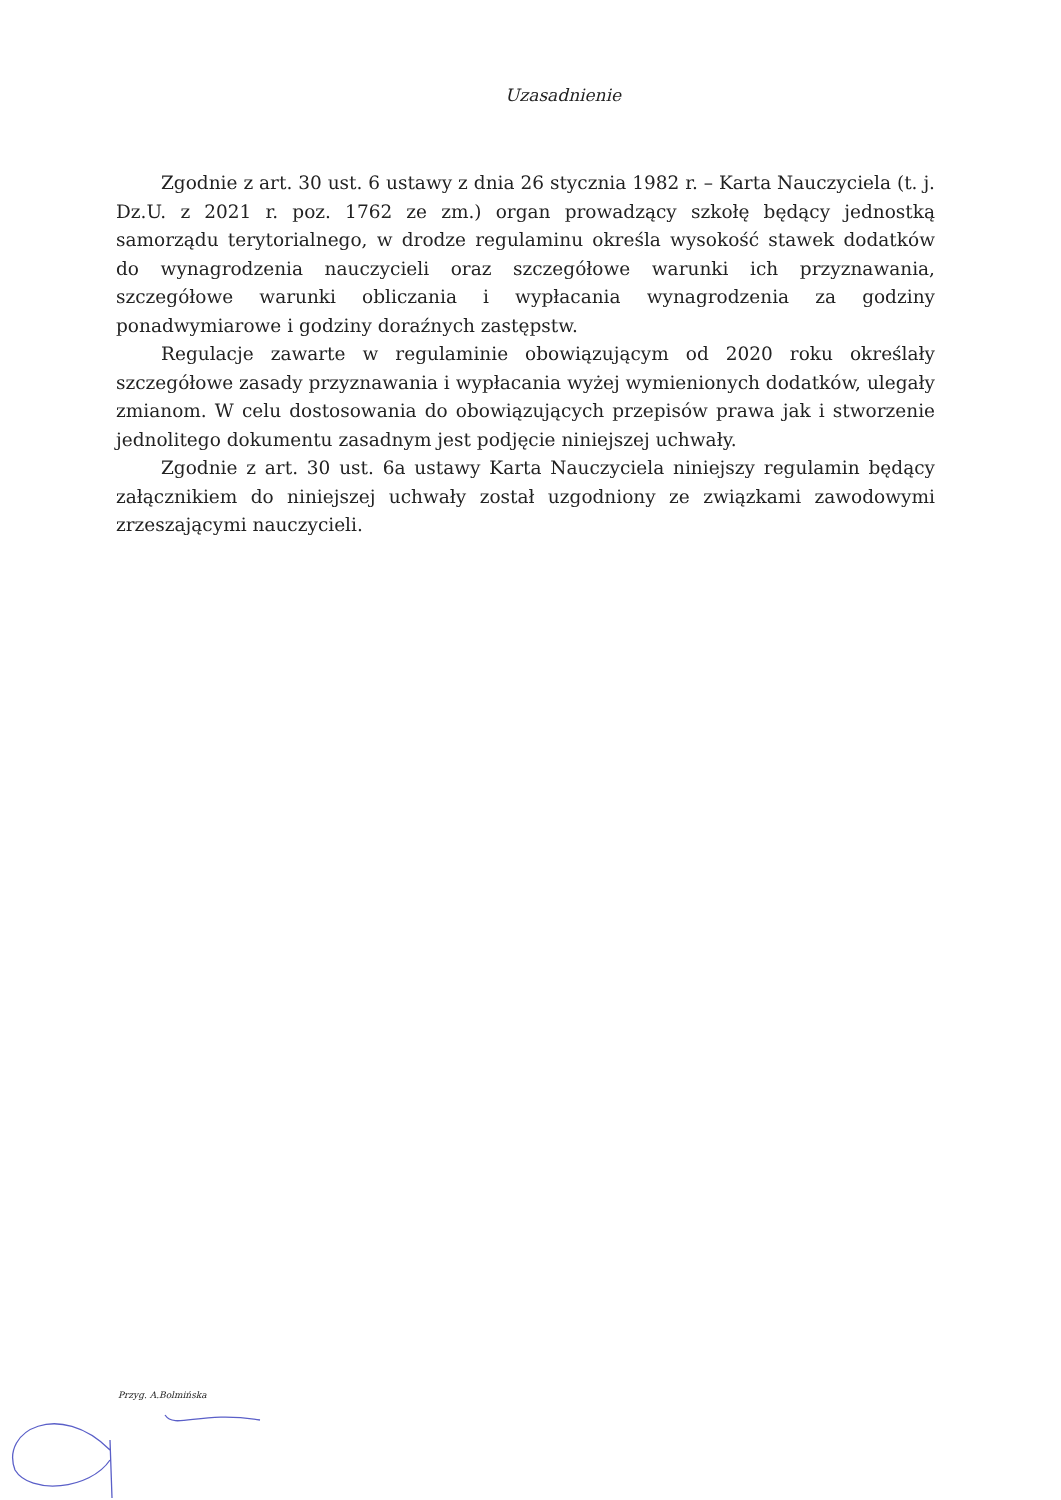Uzasadnienie
Zgodnie z art. 30 ust. 6 ustawy z dnia 26 stycznia 1982 r. – Karta Nauczyciela (t. j. Dz.U. z 2021 r. poz. 1762 ze zm.) organ prowadzący szkołę będący jednostką samorządu terytorialnego, w drodze regulaminu określa wysokość stawek dodatków do wynagrodzenia nauczycieli oraz szczegółowe warunki ich przyznawania, szczegółowe warunki obliczania i wypłacania wynagrodzenia za godziny ponadwymiarowe i godziny doraźnych zastępstw.
Regulacje zawarte w regulaminie obowiązującym od 2020 roku określały szczegółowe zasady przyznawania i wypłacania wyżej wymienionych dodatków, ulegały zmianom. W celu dostosowania do obowiązujących przepisów prawa jak i stworzenie jednolitego dokumentu zasadnym jest podjęcie niniejszej uchwały.
Zgodnie z art. 30 ust. 6a ustawy Karta Nauczyciela niniejszy regulamin będący załącznikiem do niniejszej uchwały został uzgodniony ze związkami zawodowymi zrzeszającymi nauczycieli.
Przyg. A.Bolmińska